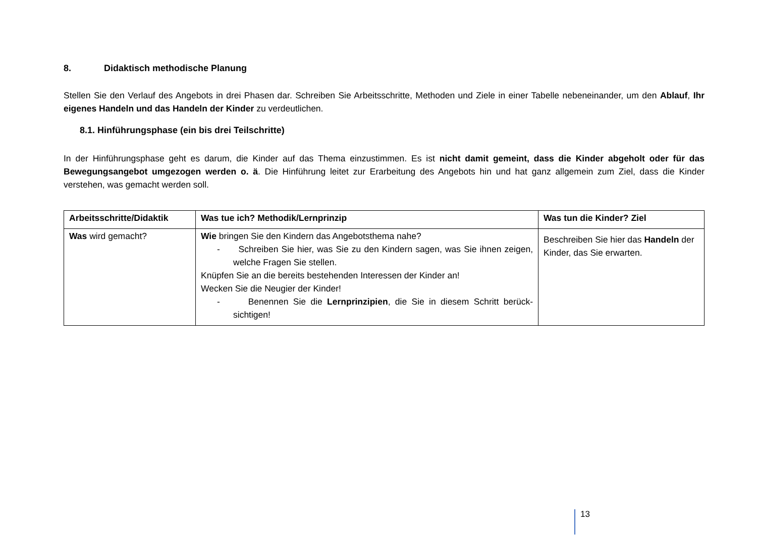8. Didaktisch methodische Planung
Stellen Sie den Verlauf des Angebots in drei Phasen dar. Schreiben Sie Arbeitsschritte, Methoden und Ziele in einer Tabelle nebeneinander, um den Ablauf, Ihr eigenes Handeln und das Handeln der Kinder zu verdeutlichen.
8.1. Hinführungsphase (ein bis drei Teilschritte)
In der Hinführungsphase geht es darum, die Kinder auf das Thema einzustimmen. Es ist nicht damit gemeint, dass die Kinder abgeholt oder für das Bewegungsangebot umgezogen werden o. ä. Die Hinführung leitet zur Erarbeitung des Angebots hin und hat ganz allgemein zum Ziel, dass die Kinder verstehen, was gemacht werden soll.
| Arbeitsschritte/Didaktik | Was tue ich? Methodik/Lernprinzip | Was tun die Kinder? Ziel |
| --- | --- | --- |
| Was wird gemacht? | Wie bringen Sie den Kindern das Angebotsthema nahe? - Schreiben Sie hier, was Sie zu den Kindern sagen, was Sie ihnen zeigen, welche Fragen Sie stellen. Knüpfen Sie an die bereits bestehenden Interessen der Kinder an! Wecken Sie die Neugier der Kinder! - Benennen Sie die Lernprinzipien , die Sie in diesem Schritt berück-sichtigen! | Beschreiben Sie hier das Handeln der Kinder, das Sie erwarten. |
13